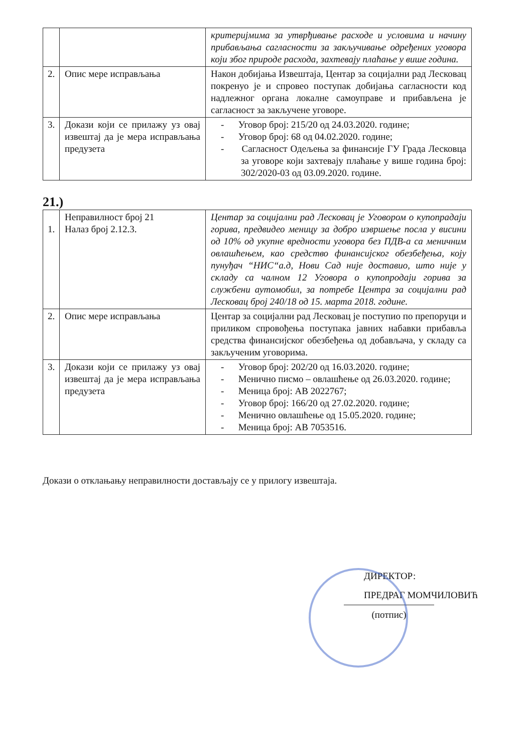| | | критеријмима за утврђивање расходе и условима и начину прибављања сагласности за закључивање одређених уговора који због природе расхода, захтевају плаћање у више година. |
| 2. | Опис мере исправљања | Након добијања Извештаја, Центар за социјални рад Лесковац покренуо је и спровео поступак добијања сагласности код надлежног органа локалне самоуправе и прибављена је сагласност за закључене уговоре. |
| 3. | Докази који се прилажу уз овај извештај да је мера исправљања предузета | - Уговор број: 215/20 од 24.03.2020. године; - Уговор број: 68 од 04.02.2020. године; - Сагласност Одељења за финансије ГУ Града Лесковца за уговоре који захтевају плаћање у више година број: 302/2020-03 од 03.09.2020. године. |
21.)
| 1. | Неправилност број 21 Налаз број 2.12.3. | Центар за социјални рад Лесковац је Уговором о купопрадаји горива, предвидео меницу за добро извршење посла у висини од 10% од укупне вредности уговора без ПДВ-а са меничним овлашћењем, као средство финансијског обезбеђења, коју пунуђач “НИС“а.д, Нови Сад није доставио, што није у складу са чалном 12 Уговора о купопродаји горива за службени аутомобил, за потребе Центра за социјални рад Лесковац број 240/18 од 15. марта 2018. године. |
| 2. | Опис мере исправљања | Центар за социјални рад Лесковац је поступио по препоруци и приликом спровођења поступака јавних набавки прибавља средства финансијског обезбеђења од добављача, у складу са закљученим уговорима. |
| 3. | Докази који се прилажу уз овај извештај да је мера исправљања предузета | - Уговор број: 202/20 од 16.03.2020. године; - Менично писмо – овлашћење од 26.03.2020. године; - Меница број: АВ 2022767; - Уговор број: 166/20 од 27.02.2020. године; - Менично овлашћење од 15.05.2020. године; - Меница број: АВ 7053516. |
Докази о отклањању неправилности достављају се у прилогу извештаја.
ДИРЕКТОР:
ПРЕДРАГ МОМЧИЛОВИЋ
(потпис)